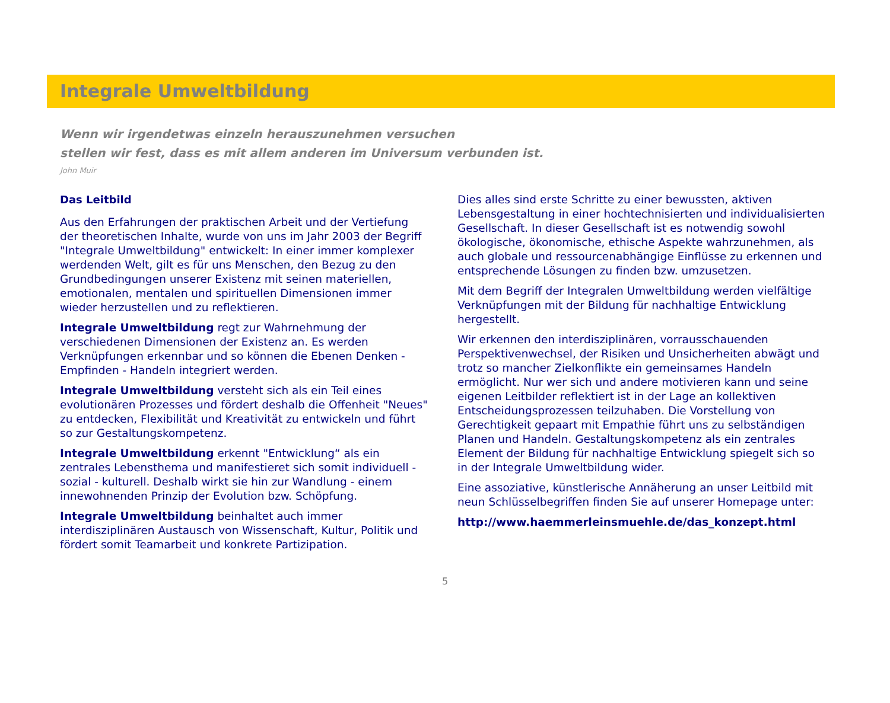Integrale Umweltbildung
Wenn wir irgendetwas einzeln herauszunehmen versuchen
stellen wir fest, dass es mit allem anderen im Universum verbunden ist.
John Muir
Das Leitbild
Aus den Erfahrungen der praktischen Arbeit und der Vertiefung der theoretischen Inhalte, wurde von uns im Jahr 2003 der Begriff "Integrale Umweltbildung" entwickelt: In einer immer komplexer werdenden Welt, gilt es für uns Menschen, den Bezug zu den Grundbedingungen unserer Existenz mit seinen materiellen, emotionalen, mentalen und spirituellen Dimensionen immer wieder herzustellen und zu reflektieren.
Integrale Umweltbildung regt zur Wahrnehmung der verschiedenen Dimensionen der Existenz an. Es werden Verknüpfungen erkennbar und so können die Ebenen Denken - Empfinden - Handeln integriert werden.
Integrale Umweltbildung versteht sich als ein Teil eines evolutionären Prozesses und fördert deshalb die Offenheit "Neues" zu entdecken, Flexibilität und Kreativität zu entwickeln und führt so zur Gestaltungskompetenz.
Integrale Umweltbildung erkennt "Entwicklung“ als ein zentrales Lebensthema und manifestieret sich somit individuell - sozial - kulturell. Deshalb wirkt sie hin zur Wandlung - einem innewohnenden Prinzip der Evolution bzw. Schöpfung.
Integrale Umweltbildung beinhaltet auch immer interdisziplinären Austausch von Wissenschaft, Kultur, Politik und fördert somit Teamarbeit und konkrete Partizipation.
Dies alles sind erste Schritte zu einer bewussten, aktiven Lebensgestaltung in einer hochtechnisierten und individualisierten Gesellschaft. In dieser Gesellschaft ist es notwendig sowohl ökologische, ökonomische, ethische Aspekte wahrzunehmen, als auch globale und ressourcenabhängige Einflüsse zu erkennen und entsprechende Lösungen zu finden bzw. umzusetzen.
Mit dem Begriff der Integralen Umweltbildung werden vielfältige Verknüpfungen mit der Bildung für nachhaltige Entwicklung hergestellt.
Wir erkennen den interdisziplinären, vorrausschauenden Perspektivenwechsel, der Risiken und Unsicherheiten abwägt und trotz so mancher Zielkonflikte ein gemeinsames Handeln ermöglicht. Nur wer sich und andere motivieren kann und seine eigenen Leitbilder reflektiert ist in der Lage an kollektiven Entscheidungsprozessen teilzuhaben. Die Vorstellung von Gerechtigkeit gepaart mit Empathie führt uns zu selbständigen Planen und Handeln. Gestaltungskompetenz als ein zentrales Element der Bildung für nachhaltige Entwicklung spiegelt sich so in der Integrale Umweltbildung wider.
Eine assoziative, künstlerische Annäherung an unser Leitbild mit neun Schlüsselbegriffen finden Sie auf unserer Homepage unter:
http://www.haemmerleinsmuehle.de/das_konzept.html
5